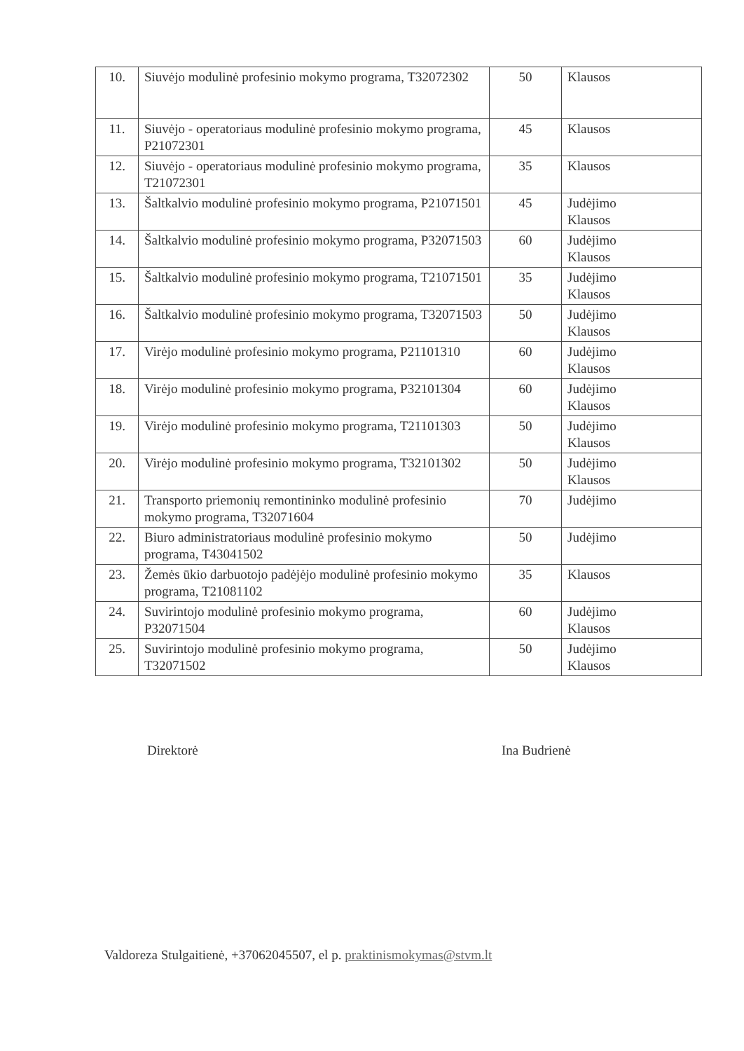| 10. | Siuvėjo modulinė profesinio mokymo programa, T32072302 | 50 | Klausos |
| 11. | Siuvėjo - operatoriaus modulinė profesinio mokymo programa, P21072301 | 45 | Klausos |
| 12. | Siuvėjo - operatoriaus modulinė profesinio mokymo programa, T21072301 | 35 | Klausos |
| 13. | Šaltkalvio modulinė profesinio mokymo programa, P21071501 | 45 | Judėjimo Klausos |
| 14. | Šaltkalvio modulinė profesinio mokymo programa, P32071503 | 60 | Judėjimo Klausos |
| 15. | Šaltkalvio modulinė profesinio mokymo programa, T21071501 | 35 | Judėjimo Klausos |
| 16. | Šaltkalvio modulinė profesinio mokymo programa, T32071503 | 50 | Judėjimo Klausos |
| 17. | Virėjo modulinė profesinio mokymo programa, P21101310 | 60 | Judėjimo Klausos |
| 18. | Virėjo modulinė profesinio mokymo programa, P32101304 | 60 | Judėjimo Klausos |
| 19. | Virėjo modulinė profesinio mokymo programa, T21101303 | 50 | Judėjimo Klausos |
| 20. | Virėjo modulinė profesinio mokymo programa, T32101302 | 50 | Judėjimo Klausos |
| 21. | Transporto priemonių remontininko modulinė profesinio mokymo programa, T32071604 | 70 | Judėjimo |
| 22. | Biuro administratoriaus modulinė profesinio mokymo programa, T43041502 | 50 | Judėjimo |
| 23. | Žemės ūkio darbuotojo padėjėjo modulinė profesinio mokymo programa, T21081102 | 35 | Klausos |
| 24. | Suvirintojo modulinė profesinio mokymo programa, P32071504 | 60 | Judėjimo Klausos |
| 25. | Suvirintojo modulinė profesinio mokymo programa, T32071502 | 50 | Judėjimo Klausos |
Direktorė Ina Budrienė
Valdoreza Stulgaitienė, +37062045507, el p. praktinismokymas@stvm.lt